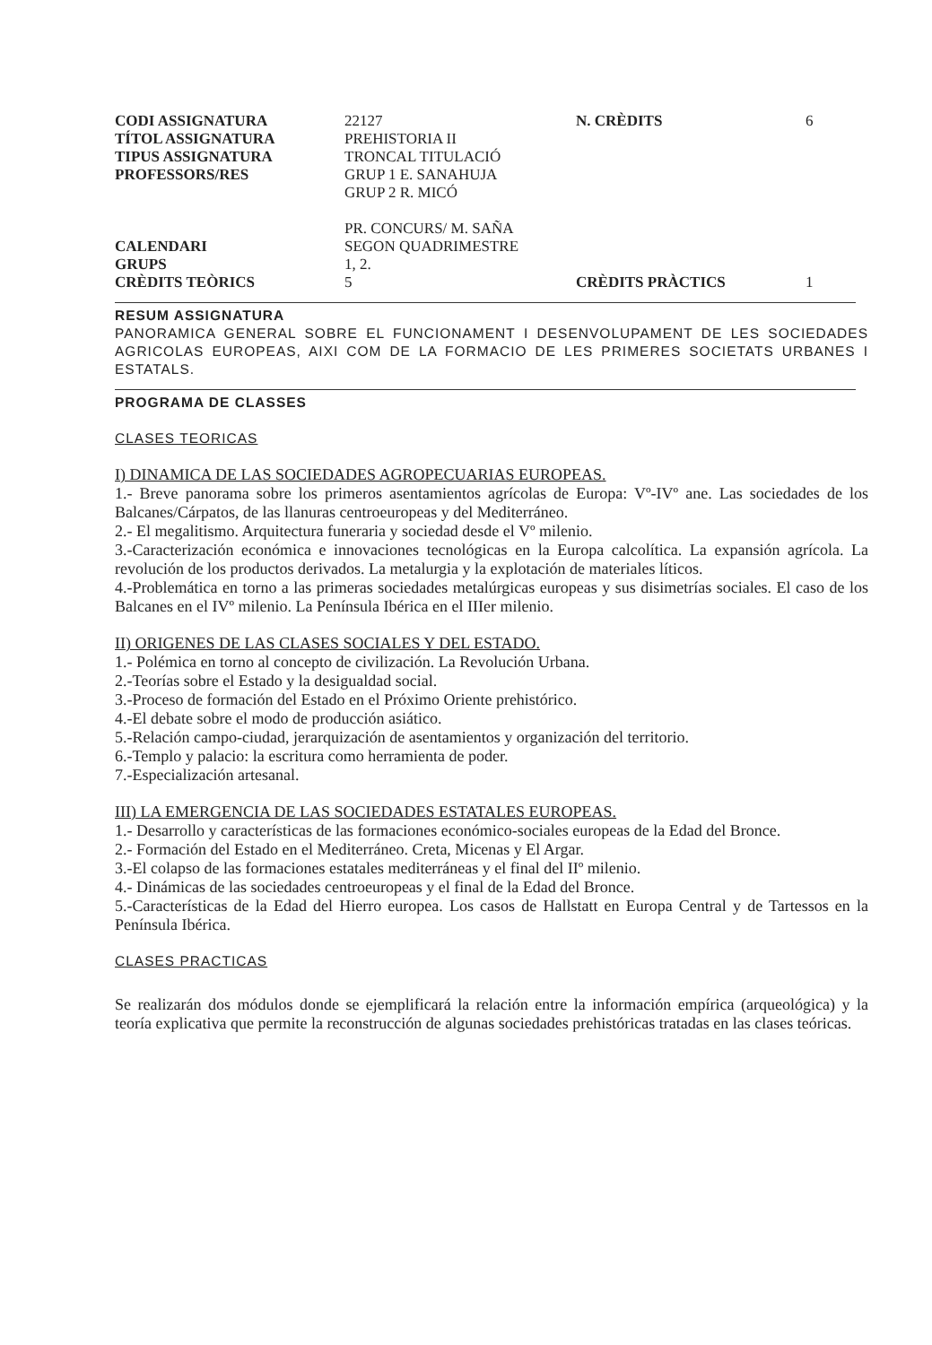| CODI ASSIGNATURA | 22127 | N. CRÈDITS | 6 |
| TÍTOL ASSIGNATURA | PREHISTORIA II | | |
| TIPUS ASSIGNATURA | TRONCAL TITULACIÓ | | |
| PROFESSORS/RES | GRUP 1 E. SANAHUJA GRUP 2 R. MICÓ PR. CONCURS/ M. SAÑA | | |
| CALENDARI | SEGON QUADRIMESTRE | | |
| GRUPS | 1, 2. | | |
| CRÈDITS TEÒRICS | 5 | CRÈDITS PRÀCTICS | 1 |
RESUM ASSIGNATURA
PANORAMICA GENERAL SOBRE EL FUNCIONAMENT I DESENVOLUPAMENT DE LES SOCIEDADES AGRICOLAS EUROPEAS, AIXI COM DE LA FORMACIO DE LES PRIMERES SOCIETATS URBANES I ESTATALS.
PROGRAMA DE CLASSES
CLASES TEORICAS
I) DINAMICA DE LAS SOCIEDADES AGROPECUARIAS EUROPEAS.
1.- Breve panorama sobre los primeros asentamientos agrícolas de Europa: Vº-IVº ane. Las sociedades de los Balcanes/Cárpatos, de las llanuras centroeuropeas y del Mediterráneo.
2.- El megalitismo. Arquitectura funeraria y sociedad desde el Vº milenio.
3.-Caracterización económica e innovaciones tecnológicas en la Europa calcolítica. La expansión agrícola. La revolución de los productos derivados. La metalurgia y la explotación de materiales líticos.
4.-Problemática en torno a las primeras sociedades metalúrgicas europeas y sus disimetrías sociales. El caso de los Balcanes en el IVº milenio. La Península Ibérica en el IIIer milenio.
II) ORIGENES DE LAS CLASES SOCIALES Y DEL ESTADO.
1.- Polémica en torno al concepto de civilización. La Revolución Urbana.
2.-Teorías sobre el Estado y la desigualdad social.
3.-Proceso de formación del Estado en el Próximo Oriente prehistórico.
4.-El debate sobre el modo de producción asiático.
5.-Relación campo-ciudad, jerarquización de asentamientos y organización del territorio.
6.-Templo y palacio: la escritura como herramienta de poder.
7.-Especialización artesanal.
III) LA EMERGENCIA DE LAS SOCIEDADES ESTATALES EUROPEAS.
1.- Desarrollo y características de las formaciones económico-sociales europeas de la Edad del Bronce.
2.- Formación del Estado en el Mediterráneo. Creta, Micenas y El Argar.
3.-El colapso de las formaciones estatales mediterráneas y el final del IIº milenio.
4.- Dinámicas de las sociedades centroeuropeas y el final de la Edad del Bronce.
5.-Características de la Edad del Hierro europea. Los casos de Hallstatt en Europa Central y de Tartessos en la Península Ibérica.
CLASES PRACTICAS
Se realizarán dos módulos donde se ejemplificará la relación entre la información empírica (arqueológica) y la teoría explicativa que permite la reconstrucción de algunas sociedades prehistóricas tratadas en las clases teóricas.